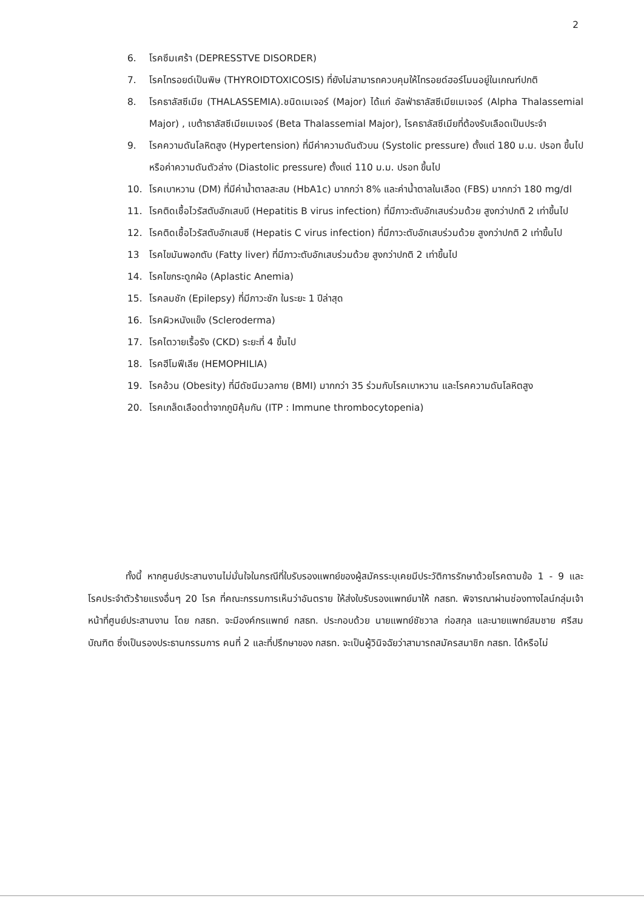2
6. โรคซึมเศร้า (DEPRESSTVE DISORDER)
7. โรคไทรอยด์เป็นพิษ (THYROIDTOXICOSIS) ที่ยังไม่สามารถควบคุมให้ไทรอยด์ฮอร์โมนอยู่ในเกณฑ์ปกติ
8. โรคธาลัสซีเมีย (THALASSEMIA).ชนิดเมเจอร์ (Major) ได้แก่ อัลฟ่าธาลัสซีเมียเมเจอร์ (Alpha Thalassemial Major) , เบต้าธาลัสซีเมียเมเจอร์ (Beta Thalassemial Major), โรคธาลัสซีเมียที่ต้องรับเลือดเป็นประจำ
9. โรคความดันโลหิตสูง (Hypertension) ที่มีค่าความดันตัวบน (Systolic pressure) ตั้งแต่ 180 ม.ม. ปรอท ขึ้นไป หรือค่าความดันตัวล่าง (Diastolic pressure) ตั้งแต่ 110 ม.ม. ปรอท ขึ้นไป
10. โรคเบาหวาน (DM) ที่มีค่าน้ำตาลสะสม (HbA1c) มากกว่า 8% และค่าน้ำตาลในเลือด (FBS) มากกว่า 180 mg/dl
11. โรคติดเชื้อไวรัสตับอักเสบบี (Hepatitis B virus infection) ที่มีภาวะตับอักเสบร่วมด้วย สูงกว่าปกติ 2 เท่าขึ้นไป
12. โรคติดเชื้อไวรัสตับอักเสบซี (Hepatis C virus infection) ที่มีภาวะตับอักเสบร่วมด้วย สูงกว่าปกติ 2 เท่าขึ้นไป
13 โรคไขมันพอกตับ (Fatty liver) ที่มีภาวะตับอักเสบร่วมด้วย สูงกว่าปกติ 2 เท่าขึ้นไป
14. โรคไขกระดูกฝ่อ (Aplastic Anemia)
15. โรคลมชัก (Epilepsy) ที่มีภาวะชัก ในระยะ 1 ปีล่าสุด
16. โรคผิวหนังแข็ง (Scleroderma)
17. โรคไตวายเรื้อรัง (CKD) ระยะที่ 4 ขึ้นไป
18. โรคฮีโมฟีเลีย (HEMOPHILIA)
19. โรคอ้วน (Obesity) ที่มีดัชนีมวลกาย (BMI) มากกว่า 35 ร่วมกับโรคเบาหวาน และโรคความดันโลหิตสูง
20. โรคเกล็ดเลือดต่ำจากภูมิคุ้มกัน (ITP : Immune thrombocytopenia)
ทั้งนี้ หากศูนย์ประสานงานไม่มั่นใจในกรณีที่ใบรับรองแพทย์ของผู้สมัครระบุเคยมีประวัติการรักษาด้วยโรคตามข้อ 1 - 9 และโรคประจำตัวร้ายแรงอื่นๆ 20 โรค ที่คณะกรรมการเห็นว่าอันตราย ให้ส่งใบรับรองแพทย์มาให้ กสธท. พิจารณาผ่านช่องทางไลน์กลุ่มเจ้าหน้าที่ศูนย์ประสานงาน โดย กสธท. จะมีองค์กรแพทย์ กสธท. ประกอบด้วย นายแพทย์ชัชวาล ก่อสกุล และนายแพทย์สมชาย ศรีสมบัณฑิต ซึ่งเป็นรองประธานกรรมการ คนที่ 2 และที่ปรึกษาของ กสธท. จะเป็นผู้วินิจฉัยว่าสามารถสมัครสมาชิก กสธท. ได้หรือไม่